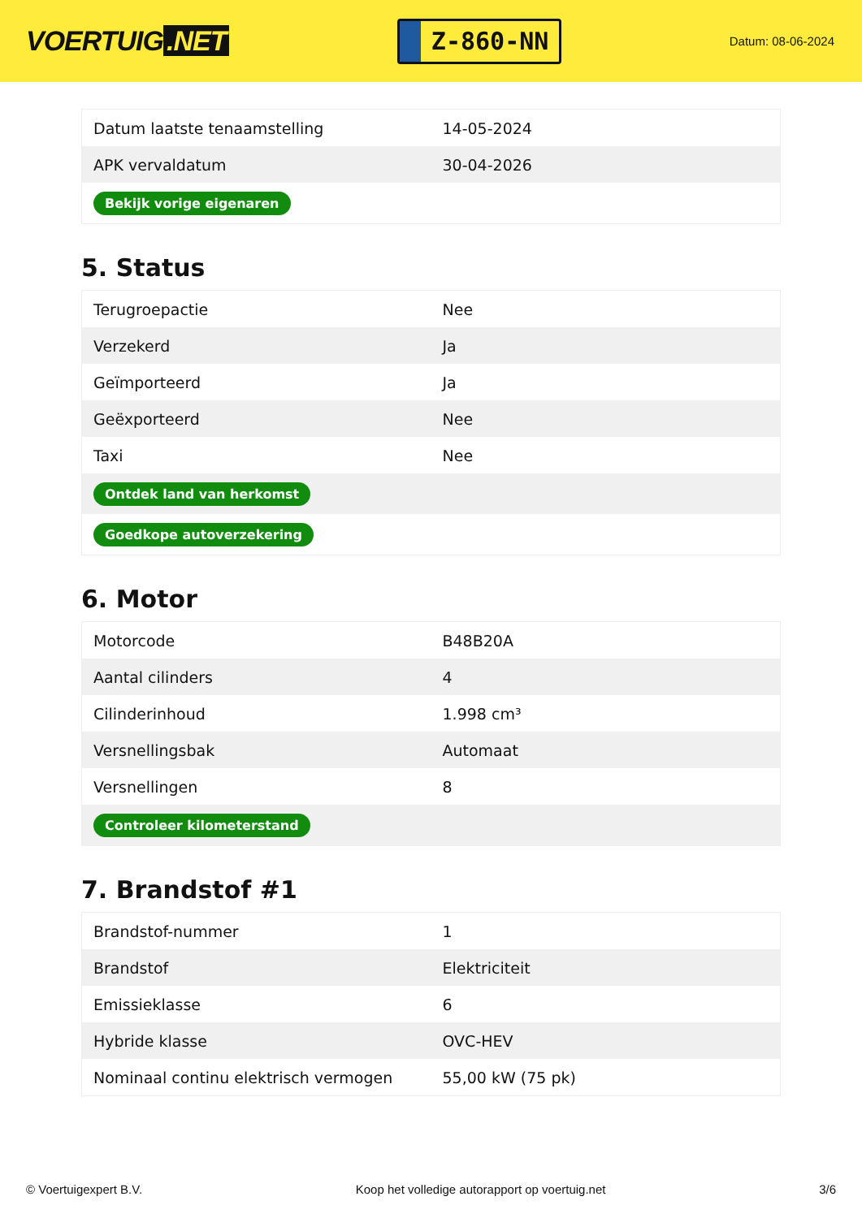VOERTUIG.NET
Z-860-NN
Datum: 08-06-2024
| Datum laatste tenaamstelling | 14-05-2024 |
| APK vervaldatum | 30-04-2026 |
| Bekijk vorige eigenaren | |
5. Status
| Terugroepactie | Nee |
| Verzekerd | Ja |
| Geïmporteerd | Ja |
| Geëxporteerd | Nee |
| Taxi | Nee |
| Ontdek land van herkomst | |
| Goedkope autoverzekering | |
6. Motor
| Motorcode | B48B20A |
| Aantal cilinders | 4 |
| Cilinderinhoud | 1.998 cm³ |
| Versnellingsbak | Automaat |
| Versnellingen | 8 |
| Controleer kilometerstand | |
7. Brandstof #1
| Brandstof-nummer | 1 |
| Brandstof | Elektriciteit |
| Emissieklasse | 6 |
| Hybride klasse | OVC-HEV |
| Nominaal continu elektrisch vermogen | 55,00 kW (75 pk) |
© Voertuigexpert B.V. Koop het volledige autorapport op voertuig.net 3/6